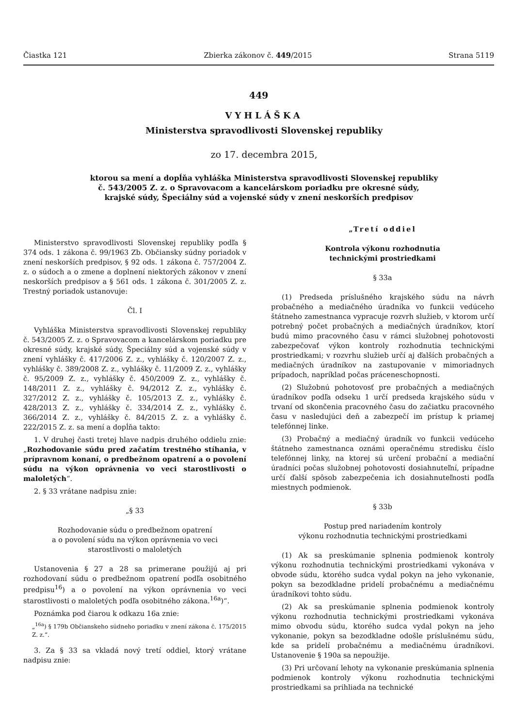Čiastka 121 Zbierka zákonov č. 449/2015 Strana 5119
449
VYHLÁŠKA
Ministerstva spravodlivosti Slovenskej republiky
zo 17. decembra 2015,
ktorou sa mení a dopĺňa vyhláška Ministerstva spravodlivosti Slovenskej republiky
č. 543/2005 Z. z. o Spravovacom a kancelárskom poriadku pre okresné súdy,
krajské súdy, Špeciálny súd a vojenské súdy v znení neskorších predpisov
Ministerstvo spravodlivosti Slovenskej republiky podľa § 374 ods. 1 zákona č. 99/1963 Zb. Občiansky súdny poriadok v znení neskorších predpisov, § 92 ods. 1 zákona č. 757/2004 Z. z. o súdoch a o zmene a doplnení niektorých zákonov v znení neskorších predpisov a § 561 ods. 1 zákona č. 301/2005 Z. z. Trestný poriadok ustanovuje:
Čl. I
Vyhláška Ministerstva spravodlivosti Slovenskej republiky č. 543/2005 Z. z. o Spravovacom a kancelárskom poriadku pre okresné súdy, krajské súdy, Špeciálny súd a vojenské súdy v znení vyhlášky č. 417/2006 Z. z., vyhlášky č. 120/2007 Z. z., vyhlášky č. 389/2008 Z. z., vyhlášky č. 11/2009 Z. z., vyhlášky č. 95/2009 Z. z., vyhlášky č. 450/2009 Z. z., vyhlášky č. 148/2011 Z. z., vyhlášky č. 94/2012 Z. z., vyhlášky č. 327/2012 Z. z., vyhlášky č. 105/2013 Z. z., vyhlášky č. 428/2013 Z. z., vyhlášky č. 334/2014 Z. z., vyhlášky č. 366/2014 Z. z., vyhlášky č. 84/2015 Z. z. a vyhlášky č. 222/2015 Z. z. sa mení a dopĺňa takto:
1. V druhej časti tretej hlave nadpis druhého oddielu znie: „Rozhodovanie súdu pred začatím trestného stíhania, v prípravnom konaní, o predbežnom opatrení a o povolení súdu na výkon oprávnenia vo veci starostlivosti o maloletých“.
2. § 33 vrátane nadpisu znie:
„§ 33
Rozhodovanie súdu o predbežnom opatrení
a o povolení súdu na výkon oprávnenia vo veci
starostlivosti o maloletých
Ustanovenia § 27 a 28 sa primerane použijú aj pri rozhodovaní súdu o predbežnom opatrení podľa osobitného predpisu<sup>16</sup>) a o povolení na výkon oprávnenia vo veci starostlivosti o maloletých podľa osobitného zákona.<sup>16a</sup>)“.
Poznámka pod čiarou k odkazu 16a znie:
„<sup>16a</sup>) § 179b Občianskeho súdneho poriadku v znení zákona č. 175/2015 Z. z.“.
3. Za § 33 sa vkladá nový tretí oddiel, ktorý vrátane nadpisu znie:
„Tretí oddiel
Kontrola výkonu rozhodnutia
technickými prostriedkami
§ 33a
(1) Predseda príslušného krajského súdu na návrh probačného a mediačného úradníka vo funkcii vedúceho štátneho zamestnanca vypracuje rozvrh služieb, v ktorom určí potrebný počet probačných a mediačných úradníkov, ktorí budú mimo pracovného času v rámci služobnej pohotovosti zabezpečovať výkon kontroly rozhodnutia technickými prostriedkami; v rozvrhu služieb určí aj ďalších probačných a mediačných úradníkov na zastupovanie v mimoriadnych prípadoch, napríklad počas práceneschopnosti.
(2) Služobnú pohotovosť pre probačných a mediačných úradníkov podľa odseku 1 určí predseda krajského súdu v trvaní od skončenia pracovného času do začiatku pracovného času v nasledujúci deň a zabezpečí im prístup k priamej telefónnej linke.
(3) Probačný a mediačný úradník vo funkcii vedúceho štátneho zamestnanca oznámi operačnému stredisku číslo telefónnej linky, na ktorej sú určení probační a mediační úradníci počas služobnej pohotovosti dosiahnuteľní, prípadne určí ďalší spôsob zabezpečenia ich dosiahnuteľnosti podľa miestnych podmienok.
§ 33b
Postup pred nariadením kontroly
výkonu rozhodnutia technickými prostriedkami
(1) Ak sa preskúmanie splnenia podmienok kontroly výkonu rozhodnutia technickými prostriedkami vykonáva v obvode súdu, ktorého sudca vydal pokyn na jeho vykonanie, pokyn sa bezodkladne pridelí probačnému a mediačnému úradníkovi tohto súdu.
(2) Ak sa preskúmanie splnenia podmienok kontroly výkonu rozhodnutia technickými prostriedkami vykonáva mimo obvodu súdu, ktorého sudca vydal pokyn na jeho vykonanie, pokyn sa bezodkladne odošle príslušnému súdu, kde sa pridelí probačnému a mediačnému úradníkovi. Ustanovenie § 190a sa nepoužije.
(3) Pri určovaní lehoty na vykonanie preskúmania splnenia podmienok kontroly výkonu rozhodnutia technickými prostriedkami sa prihliada na technické